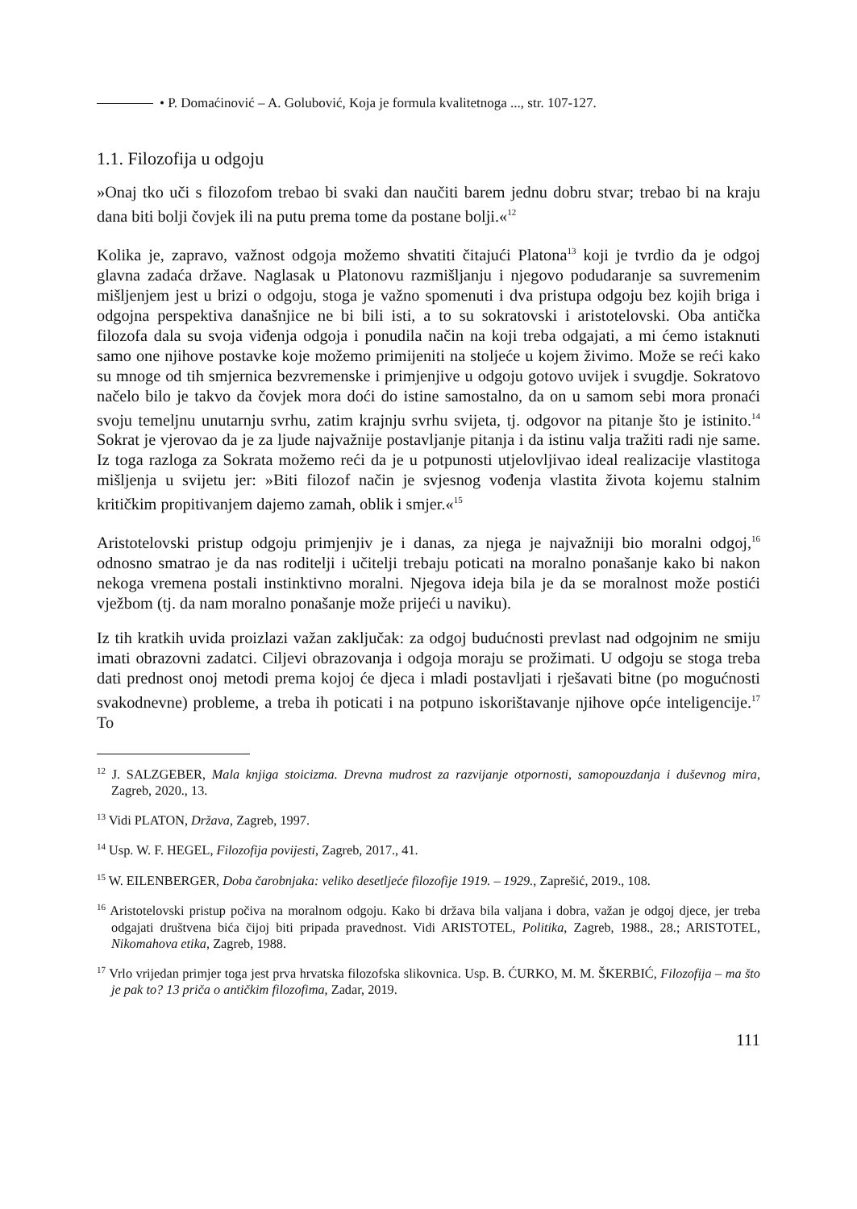• P. Domaćinović – A. Golubović, Koja je formula kvalitetnoga ..., str. 107-127.
1.1. Filozofija u odgoju
»Onaj tko uči s filozofom trebao bi svaki dan naučiti barem jednu dobru stvar; trebao bi na kraju dana biti bolji čovjek ili na putu prema tome da postane bolji.«<sup>12</sup>
Kolika je, zapravo, važnost odgoja možemo shvatiti čitajući Platona<sup>13</sup> koji je tvrdio da je odgoj glavna zadaća države. Naglasak u Platonovu razmišljanju i njegovo podudaranje sa suvremenim mišljenjem jest u brizi o odgoju, stoga je važno spomenuti i dva pristupa odgoju bez kojih briga i odgojna perspektiva današnjice ne bi bili isti, a to su sokratovski i aristotelovski. Oba antička filozofa dala su svoja viđenja odgoja i ponudila način na koji treba odgajati, a mi ćemo istaknuti samo one njihove postavke koje možemo primijeniti na stoljeće u kojem živimo. Može se reći kako su mnoge od tih smjernica bezvremenske i primjenjive u odgoju gotovo uvijek i svugdje. Sokratovo načelo bilo je takvo da čovjek mora doći do istine samostalno, da on u samom sebi mora pronaći svoju temeljnu unutarnju svrhu, zatim krajnju svrhu svijeta, tj. odgovor na pitanje što je istinito.<sup>14</sup> Sokrat je vjerovao da je za ljude najvažnije postavljanje pitanja i da istinu valja tražiti radi nje same. Iz toga razloga za Sokrata možemo reći da je u potpunosti utjelovljivao ideal realizacije vlastitoga mišljenja u svijetu jer: »Biti filozof način je svjesnog vođenja vlastita života kojemu stalnim kritičkim propitivanjem dajemo zamah, oblik i smjer.«<sup>15</sup>
Aristotelovski pristup odgoju primjenjiv je i danas, za njega je najvažniji bio moralni odgoj,<sup>16</sup> odnosno smatrao je da nas roditelji i učitelji trebaju poticati na moralno ponašanje kako bi nakon nekoga vremena postali instinktivno moralni. Njegova ideja bila je da se moralnost može postići vježbom (tj. da nam moralno ponašanje može prijeći u naviku).
Iz tih kratkih uvida proizlazi važan zaključak: za odgoj budućnosti prevlast nad odgojnim ne smiju imati obrazovni zadatci. Ciljevi obrazovanja i odgoja moraju se prožimati. U odgoju se stoga treba dati prednost onoj metodi prema kojoj će djeca i mladi postavljati i rješavati bitne (po mogućnosti svakodnevne) probleme, a treba ih poticati i na potpuno iskorištavanje njihove opće inteligencije.<sup>17</sup> To
<sup>12</sup> J. SALZGEBER, Mala knjiga stoicizma. Drevna mudrost za razvijanje otpornosti, samopouzdanja i duševnog mira, Zagreb, 2020., 13.
<sup>13</sup> Vidi PLATON, Država, Zagreb, 1997.
<sup>14</sup> Usp. W. F. HEGEL, Filozofija povijesti, Zagreb, 2017., 41.
<sup>15</sup> W. EILENBERGER, Doba čarobnjaka: veliko desetljeće filozofije 1919. – 1929., Zaprešić, 2019., 108.
<sup>16</sup> Aristotelovski pristup počiva na moralnom odgoju. Kako bi država bila valjana i dobra, važan je odgoj djece, jer treba odgajati društvena bića čijoj biti pripada pravednost. Vidi ARISTOTEL, Politika, Zagreb, 1988., 28.; ARISTOTEL, Nikomahova etika, Zagreb, 1988.
<sup>17</sup> Vrlo vrijedan primjer toga jest prva hrvatska filozofska slikovnica. Usp. B. ĆURKO, M. M. ŠKERBIĆ, Filozofija – ma što je pak to? 13 priča o antičkim filozofima, Zadar, 2019.
111